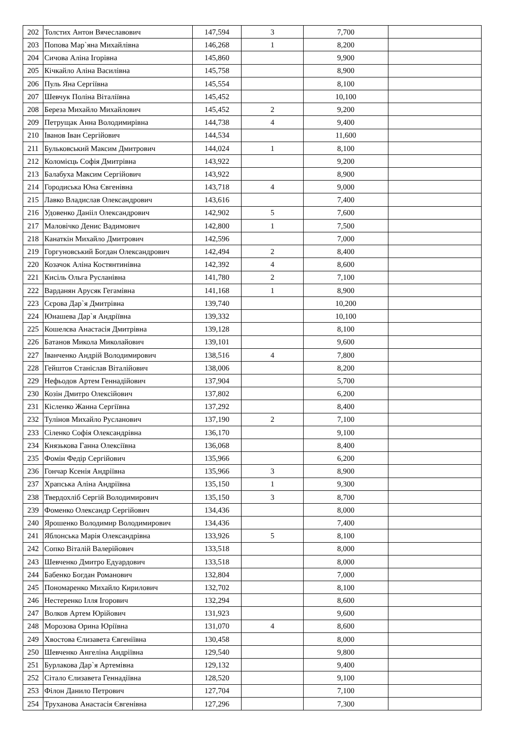| 202 | Толстих Антон Вячеславович | 147,594 | 3 | 7,700 | |
| 203 | Попова Мар`яна Михайлівна | 146,268 | 1 | 8,200 | |
| 204 | Сичова Аліна Ігорівна | 145,860 | | 9,900 | |
| 205 | Кічкайло Аліна Василівна | 145,758 | | 8,900 | |
| 206 | Пуль Яна Сергіївна | 145,554 | | 8,100 | |
| 207 | Шевчук Поліна Віталіївна | 145,452 | | 10,100 | |
| 208 | Береза Михайло Михайлович | 145,452 | 2 | 9,200 | |
| 209 | Петрущак Анна Володимирівна | 144,738 | 4 | 9,400 | |
| 210 | Іванов Іван Сергійович | 144,534 | | 11,600 | |
| 211 | Бульковський Максим Дмитрович | 144,024 | 1 | 8,100 | |
| 212 | Коломієць Софія Дмитрівна | 143,922 | | 9,200 | |
| 213 | Балабуха Максим Сергійович | 143,922 | | 8,900 | |
| 214 | Городиська Юна Євгенівна | 143,718 | 4 | 9,000 | |
| 215 | Лавко Владислав Олександрович | 143,616 | | 7,400 | |
| 216 | Удовенко Данііл Олександрович | 142,902 | 5 | 7,600 | |
| 217 | Маловічко Денис Вадимович | 142,800 | 1 | 7,500 | |
| 218 | Канаткін Михайло Дмитрович | 142,596 | | 7,000 | |
| 219 | Горгуновський Богдан Олександрович | 142,494 | 2 | 8,400 | |
| 220 | Козачок Аліна Костянтинівна | 142,392 | 4 | 8,600 | |
| 221 | Кисіль Ольга Русланівна | 141,780 | 2 | 7,100 | |
| 222 | Варданян Арусяк Гегамівна | 141,168 | 1 | 8,900 | |
| 223 | Сєрова Дар`я Дмитрівна | 139,740 | | 10,200 | |
| 224 | Юнашева Дар`я Андріївна | 139,332 | | 10,100 | |
| 225 | Кошелєва Анастасія Дмитрівна | 139,128 | | 8,100 | |
| 226 | Батанов Микола Миколайович | 139,101 | | 9,600 | |
| 227 | Іванченко Андрій Володимирович | 138,516 | 4 | 7,800 | |
| 228 | Гейштов Станіслав Віталійович | 138,006 | | 8,200 | |
| 229 | Нефьодов Артем Геннадійович | 137,904 | | 5,700 | |
| 230 | Козін Дмитро Олексійович | 137,802 | | 6,200 | |
| 231 | Кісленко Жанна Сергіївна | 137,292 | | 8,400 | |
| 232 | Тулінов Михайло Русланович | 137,190 | 2 | 7,100 | |
| 233 | Сіленко Софія Олександрівна | 136,170 | | 9,100 | |
| 234 | Князькова Ганна Олексіївна | 136,068 | | 8,400 | |
| 235 | Фомін Федір Сергійович | 135,966 | | 6,200 | |
| 236 | Гончар Ксенія Андріївна | 135,966 | 3 | 8,900 | |
| 237 | Храпська Аліна Андріївна | 135,150 | 1 | 9,300 | |
| 238 | Твердохліб Сергій Володимирович | 135,150 | 3 | 8,700 | |
| 239 | Фоменко Олександр Сергійович | 134,436 | | 8,000 | |
| 240 | Ярошенко Володимир Володимирович | 134,436 | | 7,400 | |
| 241 | Яблонська Марія Олександрівна | 133,926 | 5 | 8,100 | |
| 242 | Сопко Віталій Валерійович | 133,518 | | 8,000 | |
| 243 | Шевченко Дмитро Едуардович | 133,518 | | 8,000 | |
| 244 | Бабенко Богдан Романович | 132,804 | | 7,000 | |
| 245 | Пономаренко Михайло Кирилович | 132,702 | | 8,100 | |
| 246 | Нестеренко Ілля Ігорович | 132,294 | | 8,600 | |
| 247 | Волков Артем Юрійович | 131,923 | | 9,600 | |
| 248 | Морозова Орина Юріївна | 131,070 | 4 | 8,600 | |
| 249 | Хвостова Єлизавета Євгеніївна | 130,458 | | 8,000 | |
| 250 | Шевченко Ангеліна Андріївна | 129,540 | | 9,800 | |
| 251 | Бурлакова Дар`я Артемівна | 129,132 | | 9,400 | |
| 252 | Сітало Єлизавета Геннадіївна | 128,520 | | 9,100 | |
| 253 | Філон Данило Петрович | 127,704 | | 7,100 | |
| 254 | Труханова Анастасія Євгенівна | 127,296 | | 7,300 | |